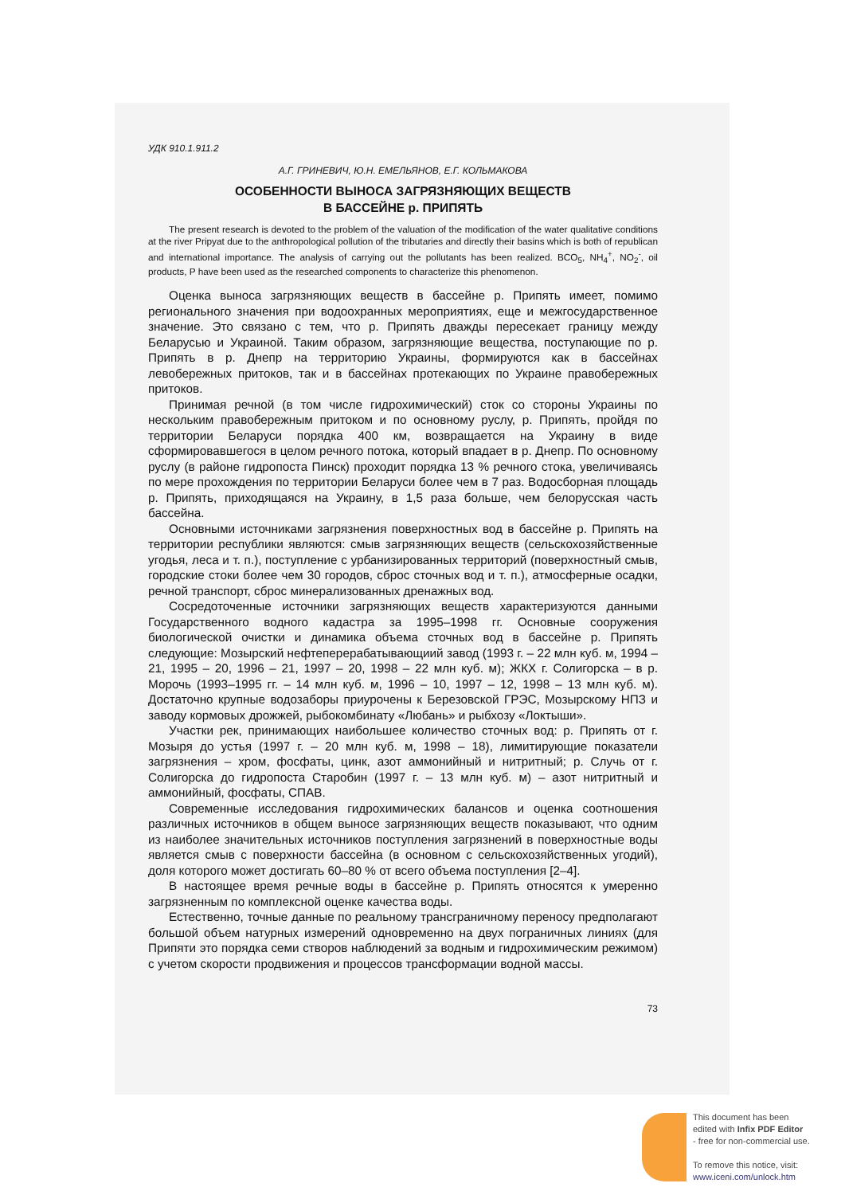УДК 910.1.911.2
А.Г. ГРИНЕВИЧ, Ю.Н. ЕМЕЛЬЯНОВ, Е.Г. КОЛЬМАКОВА
ОСОБЕННОСТИ ВЫНОСА ЗАГРЯЗНЯЮЩИХ ВЕЩЕСТВ
В БАССЕЙНЕ р. ПРИПЯТЬ
The present research is devoted to the problem of the valuation of the modification of the water qualitative conditions at the river Pripyat due to the anthropological pollution of the tributaries and directly their basins which is both of republican and international importance. The analysis of carrying out the pollutants has been realized. BCO<sub>5</sub>, NH<sub>4</sub><sup>+</sup>, NO<sub>2</sub><sup>-</sup>, oil products, P have been used as the researched components to characterize this phenomenon.
Оценка выноса загрязняющих веществ в бассейне р. Припять имеет, помимо регионального значения при водоохранных мероприятиях, еще и межгосударственное значение. Это связано с тем, что р. Припять дважды пересекает границу между Беларусью и Украиной. Таким образом, загрязняющие вещества, поступающие по р. Припять в р. Днепр на территорию Украины, формируются как в бассейнах левобережных притоков, так и в бассейнах протекающих по Украине правобережных притоков.
Принимая речной (в том числе гидрохимический) сток со стороны Украины по нескольким правобережным притоком и по основному руслу, р. Припять, пройдя по территории Беларуси порядка 400 км, возвращается на Украину в виде сформировавшегося в целом речного потока, который впадает в р. Днепр. По основному руслу (в районе гидропоста Пинск) проходит порядка 13 % речного стока, увеличиваясь по мере прохождения по территории Беларуси более чем в 7 раз. Водосборная площадь р. Припять, приходящаяся на Украину, в 1,5 раза больше, чем белорусская часть бассейна.
Основными источниками загрязнения поверхностных вод в бассейне р. Припять на территории республики являются: смыв загрязняющих веществ (сельскохозяйственные угодья, леса и т. п.), поступление с урбанизированных территорий (поверхностный смыв, городские стоки более чем 30 городов, сброс сточных вод и т. п.), атмосферные осадки, речной транспорт, сброс минерализованных дренажных вод.
Сосредоточенные источники загрязняющих веществ характеризуются данными Государственного водного кадастра за 1995–1998 гг. Основные сооружения биологической очистки и динамика объема сточных вод в бассейне р. Припять следующие: Мозырский нефтеперерабатывающиий завод (1993 г. – 22 млн куб. м, 1994 – 21, 1995 – 20, 1996 – 21, 1997 – 20, 1998 – 22 млн куб. м); ЖКХ г. Солигорска – в р. Морочь (1993–1995 гг. – 14 млн куб. м, 1996 – 10, 1997 – 12, 1998 – 13 млн куб. м). Достаточно крупные водозаборы приурочены к Березовской ГРЭС, Мозырскому НПЗ и заводу кормовых дрожжей, рыбокомбинату «Любань» и рыбхозу «Локтыши».
Участки рек, принимающих наибольшее количество сточных вод: р. Припять от г. Мозыря до устья (1997 г. – 20 млн куб. м, 1998 – 18), лимитирующие показатели загрязнения – хром, фосфаты, цинк, азот аммонийный и нитритный; р. Случь от г. Солигорска до гидропоста Старобин (1997 г. – 13 млн куб. м) – азот нитритный и аммонийный, фосфаты, СПАВ.
Современные исследования гидрохимических балансов и оценка соотношения различных источников в общем выносе загрязняющих веществ показывают, что одним из наиболее значительных источников поступления загрязнений в поверхностные воды является смыв с поверхности бассейна (в основном с сельскохозяйственных угодий), доля которого может достигать 60–80 % от всего объема поступления [2–4].
В настоящее время речные воды в бассейне р. Припять относятся к умеренно загрязненным по комплексной оценке качества воды.
Естественно, точные данные по реальному трансграничному переносу предполагают большой объем натурных измерений одновременно на двух пограничных линиях (для Припяти это порядка семи створов наблюдений за водным и гидрохимическим режимом) с учетом скорости продвижения и процессов трансформации водной массы.
73
This document has been
edited with Infix PDF Editor
- free for non-commercial use.
To remove this notice, visit:
www.iceni.com/unlock.htm